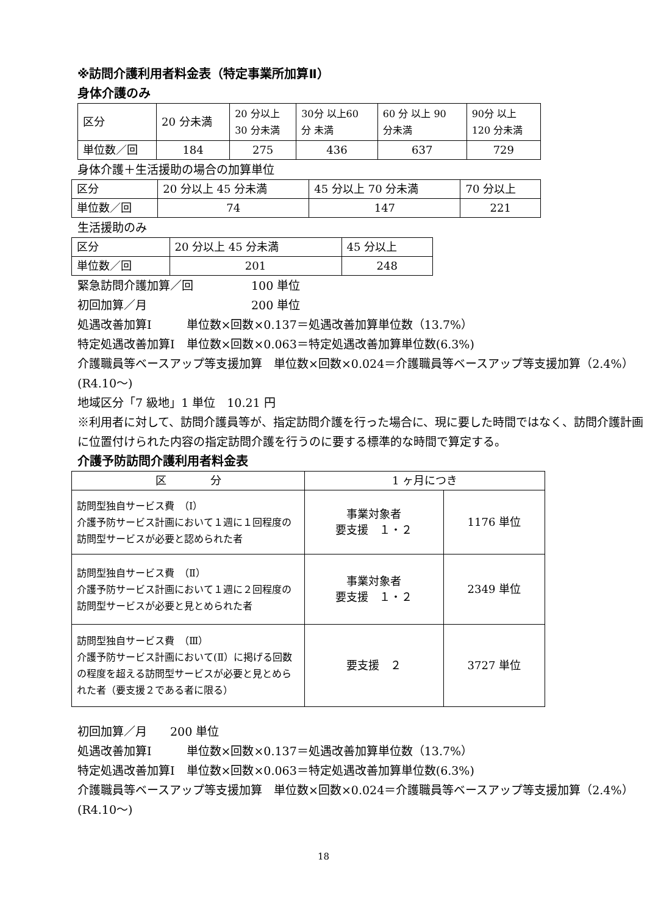※訪問介護利用者料金表（特定事業所加算Ⅱ）
身体介護のみ
| 区分 | 20 分未満 | 20 分以上 30 分未満 | 30分 以上60 分 未満 | 60 分 以上 90 分未満 | 90分 以上 120 分未満 |
| 単位数／回 | 184 | 275 | 436 | 637 | 729 |
身体介護＋生活援助の場合の加算単位
| 区分 | 20 分以上 45 分未満 | 45 分以上 70 分未満 | 70 分以上 |
| 単位数／回 | 74 | 147 | 221 |
生活援助のみ
| 区分 | 20 分以上 45 分未満 | 45 分以上 |
| 単位数／回 | 201 | 248 |
緊急訪問介護加算／回　　　　　100 単位
初回加算／月　　　　　　　　　200 単位
処遇改善加算Ⅰ　　　単位数×回数×0.137＝処遇改善加算単位数（13.7%）
特定処遇改善加算Ⅰ　単位数×回数×0.063＝特定処遇改善加算単位数(6.3%)
介護職員等ベースアップ等支援加算　単位数×回数×0.024＝介護職員等ベースアップ等支援加算（2.4%）(R4.10～)
地域区分「7 級地」1 単位　10.21 円
※利用者に対して、訪問介護員等が、指定訪問介護を行った場合に、現に要した時間ではなく、訪問介護計画に位置付けられた内容の指定訪問介護を行うのに要する標準的な時間で算定する。
介護予防訪問介護利用者料金表
| 区 分 | 1 ヶ月につき | |
| --- | --- | --- |
| 訪問型独自サービス費 （Ⅰ） 介護予防サービス計画において１週に１回程度の訪問型サービスが必要と認められた者 | 事業対象者 要支援 １・２ | 1176 単位 |
| 訪問型独自サービス費 （Ⅱ） 介護予防サービス計画において１週に２回程度の訪問型サービスが必要と見とめられた者 | 事業対象者 要支援 １・２ | 2349 単位 |
| 訪問型独自サービス費 （Ⅲ） 介護予防サービス計画において(Ⅱ）に掲げる回数の程度を超える訪問型サービスが必要と見とめられた者（要支援２である者に限る） | 要支援 ２ | 3727 単位 |
初回加算／月　　200 単位
処遇改善加算Ⅰ　　　単位数×回数×0.137＝処遇改善加算単位数（13.7%）
特定処遇改善加算Ⅰ　単位数×回数×0.063＝特定処遇改善加算単位数(6.3%)
介護職員等ベースアップ等支援加算　単位数×回数×0.024＝介護職員等ベースアップ等支援加算（2.4%）(R4.10～)
18